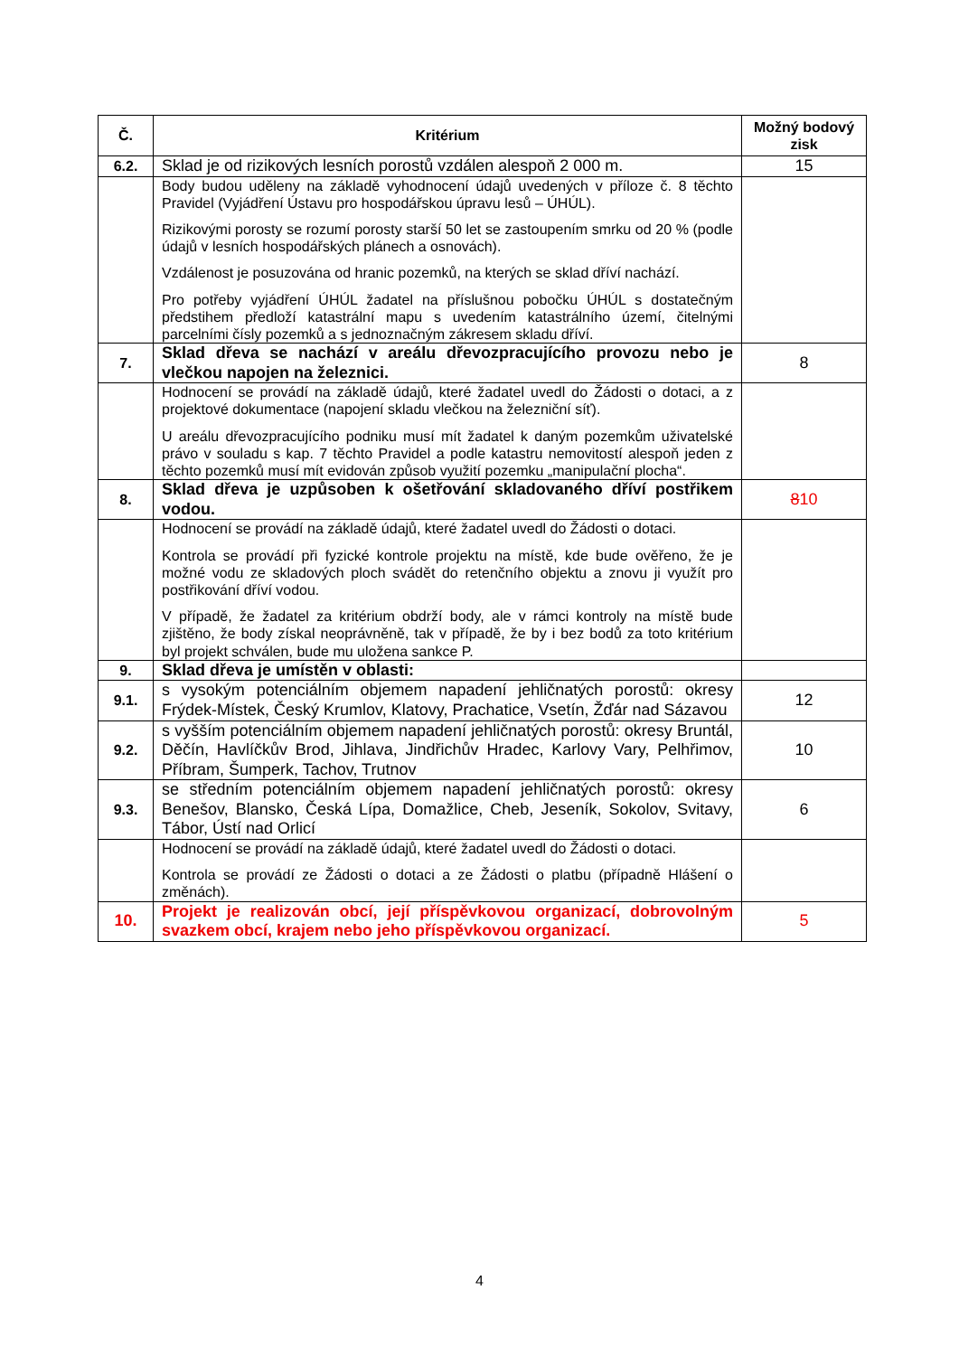| Č. | Kritérium | Možný bodový zisk |
| --- | --- | --- |
| 6.2. | Sklad je od rizikových lesních porostů vzdálen alespoň 2 000 m. | 15 |
| | Body budou uděleny na základě vyhodnocení údajů uvedených v příloze č. 8 těchto Pravidel (Vyjádření Ústavu pro hospodářskou úpravu lesů – ÚHÚL). Rizikovými porosty se rozumí porosty starší 50 let se zastoupením smrku od 20 % (podle údajů v lesních hospodářských plánech a osnovách). Vzdálenost je posuzována od hranic pozemků, na kterých se sklad dříví nachází. Pro potřeby vyjádření ÚHÚL žadatel na příslušnou pobočku ÚHÚL s dostatečným předstihem předloží katastrální mapu s uvedením katastrálního území, čitelnými parcelními čísly pozemků a s jednoznačným zákresem skladu dříví. | |
| 7. | Sklad dřeva se nachází v areálu dřevozpracujícího provozu nebo je vlečkou napojen na železnici. | 8 |
| | Hodnocení se provádí na základě údajů, které žadatel uvedl do Žádosti o dotaci, a z projektové dokumentace (napojení skladu vlečkou na železniční síť). U areálu dřevozpracujícího podniku musí mít žadatel k daným pozemkům uživatelské právo v souladu s kap. 7 těchto Pravidel a podle katastru nemovitostí alespoň jeden z těchto pozemků musí mít evidován způsob využití pozemku „manipulační plocha“. | |
| 8. | Sklad dřeva je uzpůsoben k ošetřování skladovaného dříví postřikem vodou. | 8 10 |
| | Hodnocení se provádí na základě údajů, které žadatel uvedl do Žádosti o dotaci. Kontrola se provádí při fyzické kontrole projektu na místě, kde bude ověřeno, že je možné vodu ze skladových ploch svádět do retenčního objektu a znovu ji využít pro postřikování dříví vodou. V případě, že žadatel za kritérium obdrží body, ale v rámci kontroly na místě bude zjištěno, že body získal neoprávněně, tak v případě, že by i bez bodů za toto kritérium byl projekt schválen, bude mu uložena sankce P. | |
| 9. | Sklad dřeva je umístěn v oblasti: | |
| 9.1. | s vysokým potenciálním objemem napadení jehličnatých porostů: okresy Frýdek-Místek, Český Krumlov, Klatovy, Prachatice, Vsetín, Žďár nad Sázavou | 12 |
| 9.2. | s vyšším potenciálním objemem napadení jehličnatých porostů: okresy Bruntál, Děčín, Havlíčkův Brod, Jihlava, Jindřichův Hradec, Karlovy Vary, Pelhřimov, Příbram, Šumperk, Tachov, Trutnov | 10 |
| 9.3. | se středním potenciálním objemem napadení jehličnatých porostů: okresy Benešov, Blansko, Česká Lípa, Domažlice, Cheb, Jeseník, Sokolov, Svitavy, Tábor, Ústí nad Orlicí | 6 |
| | Hodnocení se provádí na základě údajů, které žadatel uvedl do Žádosti o dotaci. Kontrola se provádí ze Žádosti o dotaci a ze Žádosti o platbu (případně Hlášení o změnách). | |
| 10. | Projekt je realizován obcí, její příspěvkovou organizací, dobrovolným svazkem obcí, krajem nebo jeho příspěvkovou organizací. | 5 |
4